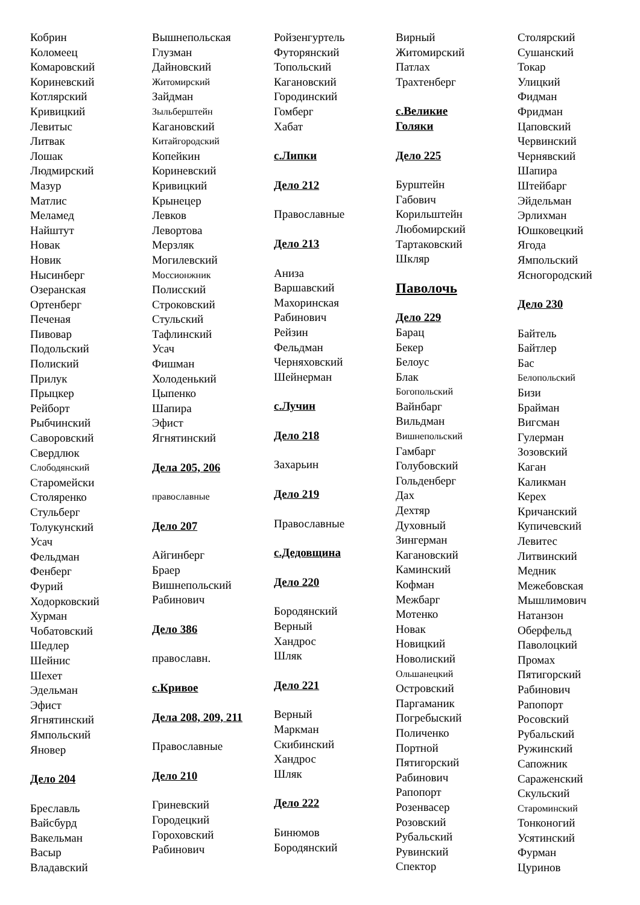Кобрин
Коломеец
Комаровский
Кориневский
Котлярский
Кривицкий
Левитыс
Литвак
Лошак
Людмирский
Мазур
Матлис
Меламед
Найштут
Новак
Новик
Нысинберг
Озеранская
Ортенберг
Печеная
Пивовар
Подольский
Полиский
Прилук
Прыцкер
Рейборт
Рыбчинский
Саворовский
Свердлюк
Слободянский
Старомейски
Столяренко
Стульберг
Толукунский
Усач
Фельдман
Фенберг
Фурий
Ходорковский
Хурман
Чобатовский
Шедлер
Шейнис
Шехет
Эдельман
Эфист
Ягнятинский
Ямпольский
Яновер
Дело 204
Бреславль
Вайсбурд
Вакельман
Васыр
Владавский
Вышнепольская
Глузман
Дайновский
Житомирский
Зайдман
Зыльберштейн
Кагановский
Китайгородский
Копейкин
Кориневский
Кривицкий
Крынецер
Левков
Левортова
Мерзляк
Могилевский
Моссионжник
Полисский
Строковский
Стульский
Тафлинский
Усач
Фишман
Холоденький
Цыпенко
Шапира
Эфист
Ягнятинский
Дела 205, 206
православные
Дело 207
Айгинберг
Браер
Вишнепольский
Рабинович
Дело 386
православн.
с.Кривое
Дела 208, 209, 211
Православные
Дело 210
Гриневский
Городецкий
Гороховский
Рабинович
Ройзенгуртель
Футорянский
Топольский
Кагановский
Городинский
Гомберг
Хабат
с.Липки
Дело 212
Православные
Дело 213
Аниза
Варшавский
Махоринская
Рабинович
Рейзин
Фельдман
Черняховский
Шейнерман
с.Лучин
Дело 218
Захарьин
Дело 219
Православные
с.Дедовщина
Дело 220
Бородянский
Верный
Хандрос
Шляк
Дело 221
Верный
Маркман
Скибинский
Хандрос
Шляк
Дело 222
Бинюмов
Бородянский
Вирный
Житомирский
Патлах
Трахтенберг
с.Великие
Голяки
Дело 225
Бурштейн
Габович
Корильштейн
Любомирский
Тартаковский
Шкляр
Паволочь
Дело 229
Барац
Бекер
Белоус
Блак
Богопольский
Вайнбарг
Вильдман
Вишнепольский
Гамбарг
Голубовский
Гольденберг
Дах
Дехтяр
Духовный
Зингерман
Кагановский
Каминский
Кофман
Межбарг
Мотенко
Новак
Новицкий
Новолиский
Ольшанецкий
Островский
Паргаманик
Погребыский
Поличенко
Портной
Пятигорский
Рабинович
Рапопорт
Розенвасер
Розовский
Рубальский
Рувинский
Спектор
Столярский
Сушанский
Токар
Улицкий
Фидман
Фридман
Цаповский
Червинский
Чернявский
Шапира
Штейбарг
Эйдельман
Эрлихман
Юшковецкий
Ягода
Ямпольский
Ясногородский
Дело 230
Байтель
Байтлер
Бас
Белопольский
Бизи
Брайман
Вигсман
Гулерман
Зозовский
Каган
Каликман
Керех
Кричанский
Купичевский
Левитес
Литвинский
Медник
Межебовская
Мышлимович
Натанзон
Оберфельд
Паволоцкий
Промах
Пятигорский
Рабинович
Рапопорт
Росовский
Рубальский
Ружинский
Сапожник
Сараженский
Скульский
Староминский
Тонконогий
Усятинский
Фурман
Цуринов